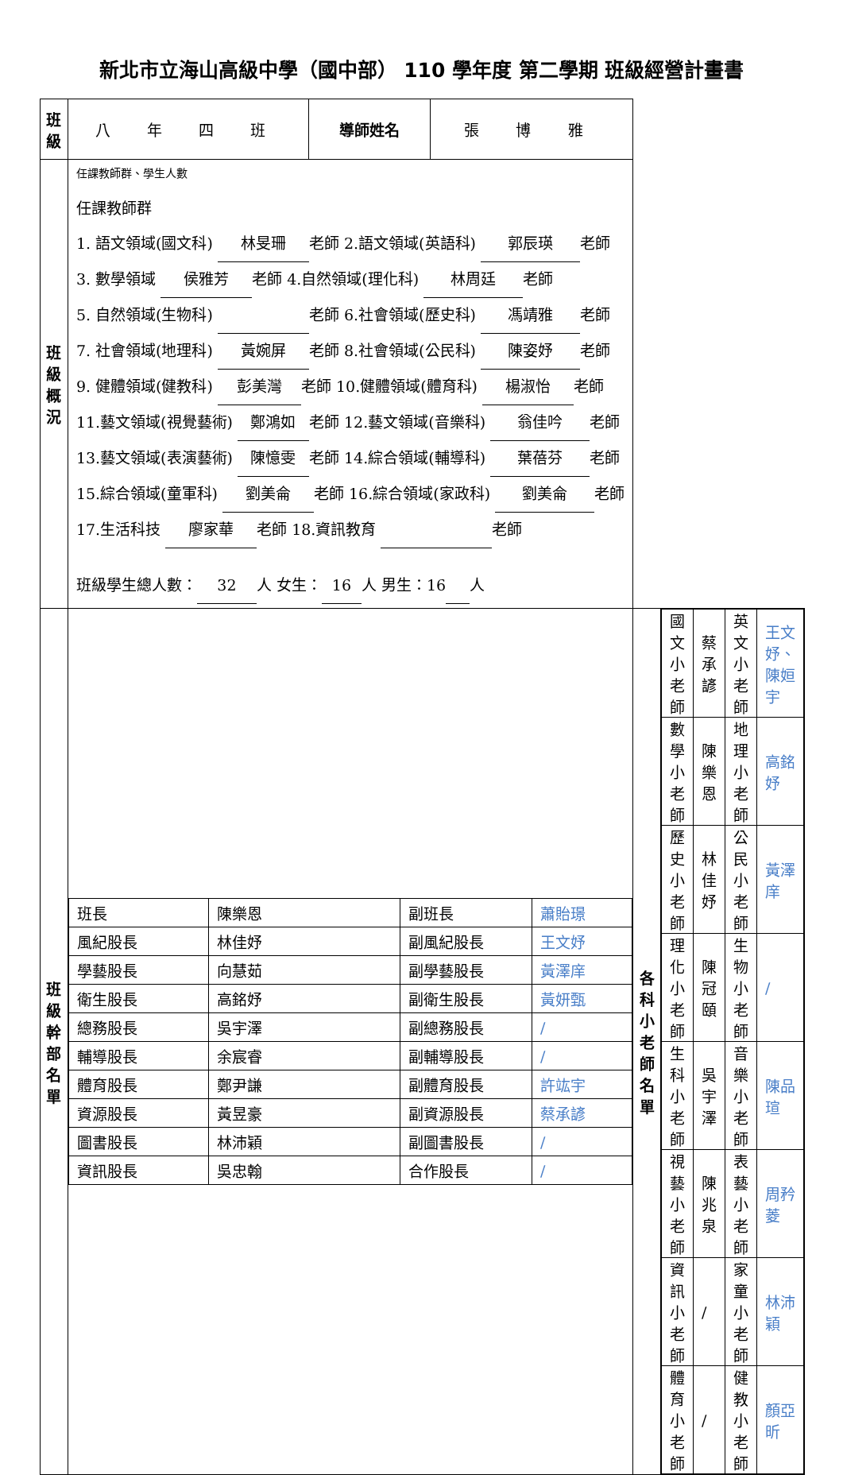新北市立海山高級中學（國中部） 110 學年度 第二學期 班級經營計畫書
| 班級 | 八 年 四 班 | 導師姓名 | 張 博 雅 | | |
| 班級概況 | 任課教師群、學生人數 任課教師群 1. 語文領域(國文科) 林旻珊 老師 2.語文領域(英語科) 郭辰瑛 老師 3. 數學領域 侯雅芳 老師 4.自然領域(理化科) 林周廷 老師 5. 自然領域(生物科) 老師 6.社會領域(歷史科) 馮靖雅 老師 7. 社會領域(地理科) 黃婉屏 老師 8.社會領域(公民科) 陳姿妤 老師 9. 健體領域(健教科) 彭美灣 老師 10.健體領域(體育科) 楊淑怡 老師 11.藝文領域(視覺藝術) 鄭鴻如 老師 12.藝文領域(音樂科) 翁佳吟 老師 13.藝文領域(表演藝術) 陳憶雯 老師 14.綜合領域(輔導科) 葉蓓芬 老師 15.綜合領域(童軍科) 劉美侖 老師 16.綜合領域(家政科) 劉美侖 老師 17.生活科技 廖家華 老師 18.資訊教育 老師 班級學生總人數： 32 人 女生： 16 人 男生：16 人 | | | | |
| 班級幹部 名單 | / 班長 / 陳樂恩 / 副班長 / 蕭貽璟 / / 風紀股長 / 林佳妤 / 副風紀股長 / 王文妤 / / 學藝股長 / 向慧茹 / 副學藝股長 / 黃澤庠 / / 衛生股長 / 高銘妤 / 副衛生股長 / 黃妍甄 / / 總務股長 / 吳宇澤 / 副總務股長 / / / / 輔導股長 / 余宸睿 / 副輔導股長 / / / / 體育股長 / 鄭尹謙 / 副體育股長 / 許竑宇 / / 資源股長 / 黃昱豪 / 副資源股長 / 蔡承諺 / / 圖書股長 / 林沛穎 / 副圖書股長 / / / / 資訊股長 / 吳忠翰 / 合作股長 / / / | | | | |
| | | | | 各科小老 師名單 | / 國文小老師 / 蔡承諺 / 英文小老師 / 王文妤、陳姮宇 / / 數學小老師 / 陳樂恩 / 地理小老師 / 高銘妤 / / 歷史小老師 / 林佳妤 / 公民小老師 / 黃澤庠 / / 理化小老師 / 陳冠頤 / 生物小老師 / / / / 生科小老師 / 吳宇澤 / 音樂小老師 / 陳品瑄 / / 視藝小老師 / 陳兆泉 / 表藝小老師 / 周矜菱 / / 資訊小老師 / / / 家童小老師 / 林沛穎 / / 體育小老師 / / / 健教小老師 / 顏亞昕 / |